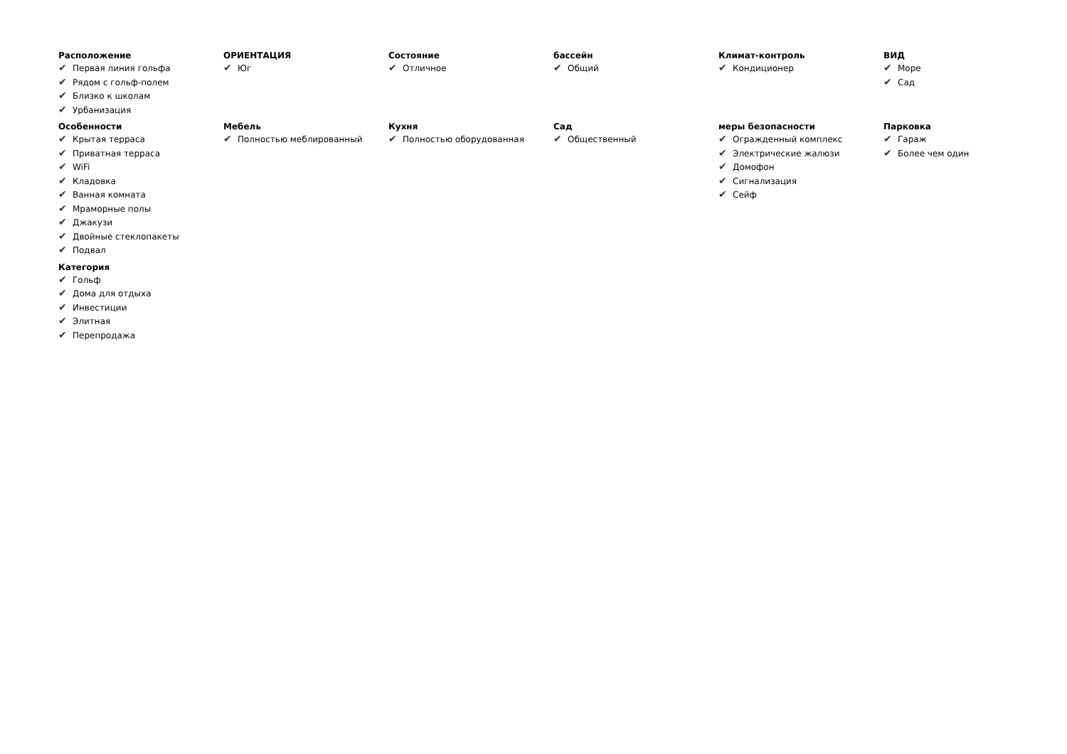Расположение
✔ Первая линия гольфа
✔ Рядом с гольф-полем
✔ Близко к школам
✔ Урбанизация
ОРИЕНТАЦИЯ
✔ Юг
Состояние
✔ Отличное
бассейн
✔ Общий
Климат-контроль
✔ Кондиционер
ВИД
✔ Море
✔ Сад
Особенности
✔ Крытая терраса
✔ Приватная терраса
✔ WiFi
✔ Кладовка
✔ Ванная комната
✔ Мраморные полы
✔ Джакузи
✔ Двойные стеклопакеты
✔ Подвал
Мебель
✔ Полностью меблированный
Кухня
✔ Полностью оборудованная
Сад
✔ Общественный
меры безопасности
✔ Огражденный комплекс
✔ Электрические жалюзи
✔ Домофон
✔ Сигнализация
✔ Сейф
Парковка
✔ Гараж
✔ Более чем один
Категория
✔ Гольф
✔ Дома для отдыха
✔ Инвестиции
✔ Элитная
✔ Перепродажа